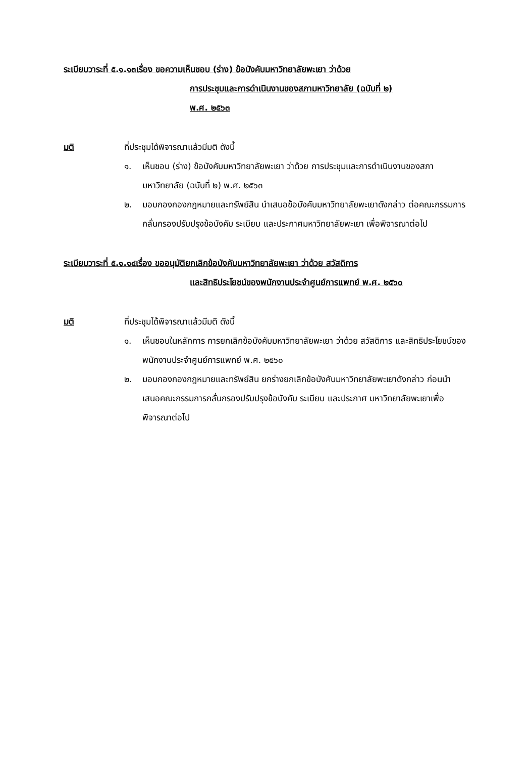ระเบียบวาระที่ ๕.๑.๑๓เรื่อง ขอความเห็นชอบ (ร่าง) ข้อบังคับมหาวิทยาลัยพะเยา ว่าด้วย
การประชุมและการดำเนินงานของสภามหาวิทยาลัย (ฉบับที่ ๒)
พ.ศ. ๒๕๖๓
มติ ที่ประชุมได้พิจารณาแล้วมีมติ ดังนี้
๑. เห็นชอบ (ร่าง) ข้อบังคับมหาวิทยาลัยพะเยา ว่าด้วย การประชุมและการดำเนินงานของสภามหาวิทยาลัย (ฉบับที่ ๒) พ.ศ. ๒๕๖๓
๒. มอบกองกองกฎหมายและทรัพย์สิน นำเสนอข้อบังคับมหาวิทยาลัยพะเยาดังกล่าว ต่อคณะกรรมการกลั่นกรองปรับปรุงข้อบังคับ ระเบียบ และประกาศมหาวิทยาลัยพะเยา เพื่อพิจารณาต่อไป
ระเบียบวาระที่ ๕.๑.๑๔เรื่อง ขออนุมัติยกเลิกข้อบังคับมหาวิทยาลัยพะเยา ว่าด้วย สวัสดิการ
และสิทธิประโยชน์ของพนักงานประจำศูนย์การแพทย์ พ.ศ. ๒๕๖๐
มติ ที่ประชุมได้พิจารณาแล้วมีมติ ดังนี้
๑. เห็นชอบในหลักการ การยกเลิกข้อบังคับมหาวิทยาลัยพะเยา ว่าด้วย สวัสดิการ และสิทธิประโยชน์ของพนักงานประจำศูนย์การแพทย์ พ.ศ. ๒๕๖๐
๒. มอบกองกองกฎหมายและทรัพย์สิน ยกร่างยกเลิกข้อบังคับมหาวิทยาลัยพะเยาดังกล่าว ก่อนนำเสนอคณะกรรมการกลั่นกรองปรับปรุงข้อบังคับ ระเบียบ และประกาศ มหาวิทยาลัยพะเยาเพื่อพิจารณาต่อไป